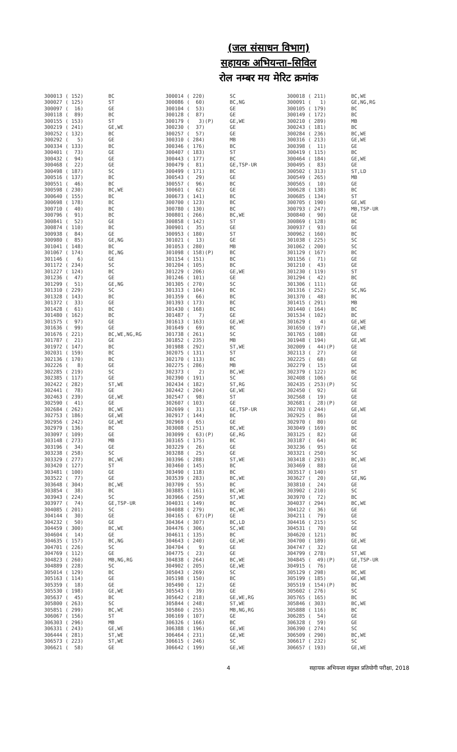(जल संसाधन विभाग)
सहायक अभियन्ता–सिविल
रोल नम्बर मय मेरिट क्रमांक
| 300013 ( 152) | BC | 300014 ( 220) | SC | 300018 ( 211) | BC,WE |
| 300027 ( 125) | ST | 300086 ( 60) | BC,NG | 300091 ( 1) | GE,NG,RG |
| 300097 ( 16) | GE | 300104 ( 53) | GE | 300105 ( 179) | BC |
| 300118 ( 89) | BC | 300128 ( 87) | GE | 300149 ( 172) | BC |
| 300155 ( 153) | ST | 300179 ( 3)(P) | GE,WE | 300210 ( 289) | MB |
| 300219 ( 241) | GE,WE | 300230 ( 37) | GE | 300243 ( 181) | BC |
| 300252 ( 132) | BC | 300257 ( 57) | GE | 300284 ( 236) | BC,WE |
| 300292 ( 5) | GE | 300310 ( 284) | MB | 300316 ( 213) | GE,WE |
| 300334 ( 133) | BC | 300346 ( 176) | BC | 300398 ( 11) | GE |
| 300401 ( 73) | GE | 300407 ( 183) | ST | 300419 ( 115) | BC |
| 300432 ( 94) | GE | 300443 ( 177) | BC | 300464 ( 184) | GE,WE |
| 300468 ( 22) | GE | 300479 ( 81) | GE,TSP-UR | 300495 ( 83) | GE |
| 300498 ( 187) | SC | 300499 ( 171) | BC | 300502 ( 313) | ST,LD |
| 300516 ( 137) | BC | 300543 ( 29) | GE | 300549 ( 265) | MB |
| 300551 ( 46) | BC | 300557 ( 96) | BC | 300565 ( 10) | GE |
| 300598 ( 230) | BC,WE | 300601 ( 62) | GE | 300628 ( 138) | BC |
| 300640 ( 155) | BC | 300673 ( 141) | BC | 300685 ( 134) | ST |
| 300698 ( 178) | BC | 300700 ( 123) | BC | 300705 ( 190) | GE,WE |
| 300710 ( 40) | BC | 300780 ( 130) | BC | 300793 ( 247) | MB,TSP-UR |
| 300796 ( 91) | BC | 300801 ( 266) | BC,WE | 300840 ( 90) | GE |
| 300841 ( 52) | GE | 300858 ( 142) | ST | 300869 ( 128) | BC |
| 300874 ( 110) | BC | 300901 ( 35) | GE | 300937 ( 93) | GE |
| 300938 ( 84) | GE | 300953 ( 180) | ST | 300962 ( 160) | BC |
| 300980 ( 85) | GE,NG | 301021 ( 13) | GE | 301038 ( 225) | SC |
| 301041 ( 148) | BC | 301053 ( 280) | MB | 301062 ( 200) | SC |
| 301067 ( 174) | BC,NG | 301098 ( 158)(P) | BC | 301129 ( 167) | BC |
| 301146 ( 6) | GE | 301154 ( 151) | BC | 301156 ( 71) | GE |
| 301172 ( 234) | SC | 301204 ( 105) | BC | 301210 ( 43) | GE |
| 301227 ( 124) | BC | 301229 ( 206) | GE,WE | 301230 ( 119) | ST |
| 301236 ( 47) | GE | 301246 ( 101) | GE | 301294 ( 42) | BC |
| 301299 ( 51) | GE,NG | 301305 ( 270) | SC | 301306 ( 111) | GE |
| 301310 ( 229) | SC | 301313 ( 104) | BC | 301316 ( 252) | SC,NG |
| 301328 ( 143) | BC | 301359 ( 66) | BC | 301370 ( 48) | BC |
| 301372 ( 33) | GE | 301393 ( 173) | BC | 301415 ( 291) | MB |
| 301428 ( 61) | BC | 301430 ( 168) | BC | 301440 ( 164) | BC |
| 301480 ( 162) | BC | 301487 ( 7) | GE | 301534 ( 102) | BC |
| 301575 ( 97) | GE | 301613 ( 163) | GE,WE | 301629 ( 4) | GE,WE |
| 301636 ( 99) | GE | 301649 ( 69) | BC | 301650 ( 197) | GE,WE |
| 301676 ( 221) | BC,WE,NG,RG | 301738 ( 261) | SC | 301765 ( 108) | GE |
| 301787 ( 21) | GE | 301852 ( 235) | MB | 301948 ( 194) | GE,WE |
| 301972 ( 147) | BC | 301988 ( 292) | ST,WE | 302009 ( 44)(P) | GE |
| 302031 ( 159) | BC | 302075 ( 131) | ST | 302113 ( 27) | GE |
| 302136 ( 170) | BC | 302170 ( 113) | BC | 302225 ( 68) | GE |
| 302226 ( 8) | GE | 302275 ( 286) | MB | 302279 ( 15) | GE |
| 302285 ( 219) | SC | 302373 ( 2) | BC,WE | 302379 ( 122) | BC |
| 302385 ( 117) | GE | 302390 ( 191) | SC | 302408 ( 106) | GE |
| 302422 ( 282) | ST,WE | 302434 ( 182) | ST,RG | 302435 ( 253)(P) | SC |
| 302441 ( 78) | GE | 302442 ( 204) | GE,WE | 302450 ( 92) | GE |
| 302463 ( 239) | GE,WE | 302547 ( 98) | ST | 302568 ( 19) | GE |
| 302590 ( 41) | GE | 302607 ( 103) | GE | 302681 ( 28)(P) | GE |
| 302684 ( 262) | BC,WE | 302699 ( 31) | GE,TSP-UR | 302703 ( 244) | GE,WE |
| 302753 ( 186) | GE,WE | 302917 ( 144) | BC | 302925 ( 86) | GE |
| 302956 ( 242) | GE,WE | 302969 ( 65) | GE | 302970 ( 80) | GE |
| 302979 ( 136) | BC | 303008 ( 251) | BC,WE | 303049 ( 169) | BC |
| 303097 ( 109) | GE | 303099 ( 63)(P) | GE,RG | 303125 ( 82) | GE |
| 303148 ( 273) | MB | 303165 ( 175) | BC | 303187 ( 64) | BC |
| 303196 ( 34) | GE | 303229 ( 26) | GE | 303236 ( 95) | GE |
| 303238 ( 258) | SC | 303288 ( 25) | GE | 303321 ( 250) | SC |
| 303329 ( 277) | BC,WE | 303396 ( 288) | ST,WE | 303418 ( 293) | BC,WE |
| 303420 ( 127) | ST | 303460 ( 145) | BC | 303469 ( 88) | GE |
| 303481 ( 100) | GE | 303490 ( 118) | BC | 303517 ( 140) | ST |
| 303522 ( 77) | GE | 303539 ( 283) | BC,WE | 303627 ( 20) | GE,NG |
| 303648 ( 304) | BC,WE | 303709 ( 55) | BC | 303810 ( 24) | GE |
| 303854 ( 38) | BC | 303885 ( 161) | BC,WE | 303902 ( 210) | SC |
| 303943 ( 224) | SC | 303966 ( 259) | ST,WE | 303970 ( 72) | BC |
| 303977 ( 74) | GE,TSP-UR | 304031 ( 149) | BC | 304037 ( 294) | BC,WE |
| 304085 ( 201) | SC | 304088 ( 279) | BC,WE | 304122 ( 36) | GE |
| 304144 ( 30) | GE | 304165 ( 67)(P) | GE | 304211 ( 79) | GE |
| 304232 ( 50) | GE | 304364 ( 307) | BC,LD | 304416 ( 215) | SC |
| 304459 ( 300) | BC,WE | 304476 ( 306) | SC,WE | 304531 ( 70) | GE |
| 304604 ( 14) | GE | 304611 ( 135) | BC | 304620 ( 121) | BC |
| 304635 ( 157) | BC,NG | 304643 ( 240) | GE,WE | 304700 ( 189) | GE,WE |
| 304701 ( 226) | SC | 304704 ( 9) | GE | 304747 ( 32) | GE |
| 304769 ( 112) | GE | 304775 ( 23) | GE | 304799 ( 278) | ST,WE |
| 304823 ( 260) | MB,NG,RG | 304838 ( 264) | BC,WE | 304845 ( 49)(P) | GE,TSP-UR |
| 304889 ( 228) | SC | 304902 ( 205) | GE,WE | 304915 ( 76) | GE |
| 305014 ( 129) | BC | 305043 ( 269) | SC | 305129 ( 298) | BC,WE |
| 305163 ( 114) | GE | 305198 ( 150) | BC | 305199 ( 185) | GE,WE |
| 305359 ( 18) | GE | 305490 ( 12) | GE | 305519 ( 154)(P) | BC |
| 305530 ( 198) | GE,WE | 305543 ( 39) | GE | 305602 ( 276) | SC |
| 305637 ( 45) | BC | 305642 ( 218) | GE,WE,RG | 305765 ( 165) | BC |
| 305800 ( 263) | SC | 305844 ( 248) | ST,WE | 305846 ( 303) | BC,WE |
| 305851 ( 299) | BC,WE | 305860 ( 255) | MB,NG,RG | 305888 ( 116) | BC |
| 306067 ( 156) | ST | 306169 ( 107) | GE | 306285 ( 54) | GE |
| 306303 ( 296) | MB | 306326 ( 166) | BC | 306328 ( 59) | GE |
| 306331 ( 243) | GE,WE | 306388 ( 196) | GE,WE | 306390 ( 274) | SC |
| 306444 ( 281) | ST,WE | 306464 ( 231) | GE,WE | 306509 ( 290) | BC,WE |
| 306573 ( 223) | ST,WE | 306615 ( 246) | SC | 306617 ( 232) | SC |
| 306621 ( 58) | GE | 306642 ( 199) | GE,WE | 306657 ( 193) | GE,WE |
4
सहायक अभियन्ता संयुक्त प्रतियोगी परीक्षा, 2018